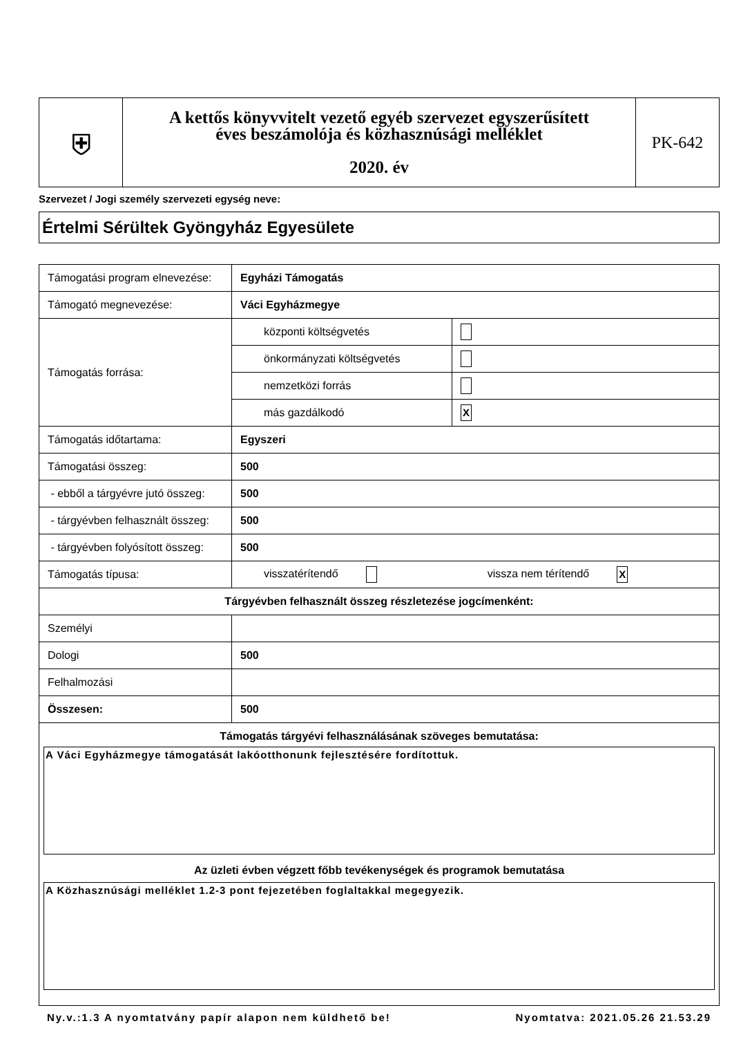| ⛨ | A kettős könyvvitelt vezető egyéb szervezet egyszerűsített éves beszámolója és közhasznúsági melléklet 2020. év | PK-642 |
Szervezet / Jogi személy szervezeti egység neve:
Értelmi Sérültek Gyöngyház Egyesülete
| Támogatási program elnevezése: | Egyházi Támogatás | |
| Támogató megnevezése: | Váci Egyházmegye | |
| Támogatás forrása: | központi költségvetés | |
| | önkormányzati költségvetés | |
| | nemzetközi forrás | |
| | más gazdálkodó | X |
| Támogatás időtartama: | Egyszeri | |
| Támogatási összeg: | 500 | |
| - ebből a tárgyévre jutó összeg: | 500 | |
| - tárgyévben felhasznált összeg: | 500 | |
| - tárgyévben folyósított összeg: | 500 | |
| Támogatás típusa: | visszatérítendő vissza nem térítendő X | |
| Tárgyévben felhasznált összeg részletezése jogcímenként: | | |
| Személyi | | |
| Dologi | 500 | |
| Felhalmozási | | |
| Összesen: | 500 | |
| Támogatás tárgyévi felhasználásának szöveges bemutatása: A Váci Egyházmegye támogatását lakóotthonunk fejlesztésére fordítottuk. Az üzleti évben végzett főbb tevékenységek és programok bemutatása A Közhasznúsági melléklet 1.2-3 pont fejezetében foglaltakkal megegyezik. | | |
Ny.v.:1.3 A nyomtatvány papír alapon nem küldhető be! Nyomtatva: 2021.05.26 21.53.29